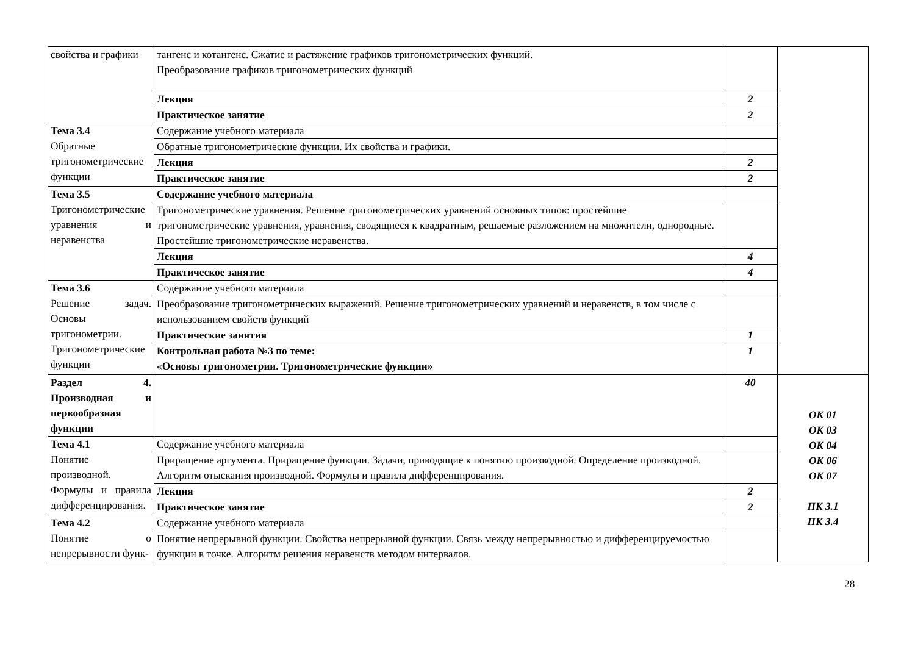| свойства и графики | тангенс и котангенс. Сжатие и растяжение графиков тригонометрических функций. Преобразование графиков тригонометрических функций | | |
| | Лекция | 2 | |
| | Практическое занятие | 2 | |
| Тема 3.4 Обратные тригонометрические функции | Содержание учебного материала | | |
| | Обратные тригонометрические функции. Их свойства и графики. | | |
| | Лекция | 2 | |
| | Практическое занятие | 2 | |
| Тема 3.5 Тригонометрические уравнения и неравенства | Содержание учебного материала | | |
| | Тригонометрические уравнения. Решение тригонометрических уравнений основных типов: простейшие тригонометрические уравнения, уравнения, сводящиеся к квадратным, решаемые разложением на множители, однородные. Простейшие тригонометрические неравенства. | | |
| | Лекция | 4 | |
| | Практическое занятие | 4 | |
| Тема 3.6 Решение задач. Основы тригонометрии. Тригонометрические функции | Содержание учебного материала | | |
| | Преобразование тригонометрических выражений. Решение тригонометрических уравнений и неравенств, в том числе с использованием свойств функций | | |
| | Практические занятия | 1 | |
| | Контрольная работа №3 по теме: « Основы тригонометрии. Тригонометрические функции» | 1 | |
| Раздел 4. Производная и первообразная функции | | 40 | ОК 01 ОК 03 ОК 04 ОК 06 ОК 07 ПК 3.1 ПК 3.4 |
| Тема 4.1 Понятие производной. Формулы и правила дифференцирования. | Содержание учебного материала | | |
| | Приращение аргумента. Приращение функции. Задачи, приводящие к понятию производной. Определение производной. Алгоритм отыскания производной. Формулы и правила дифференцирования. | | |
| | Лекция | 2 | |
| | Практическое занятие | 2 | |
| Тема 4.2 Понятие о непрерывности функ- | Содержание учебного материала | | |
| | Понятие непрерывной функции. Свойства непрерывной функции. Связь между непрерывностью и дифференцируемостью функции в точке. Алгоритм решения неравенств методом интервалов. | | |
28